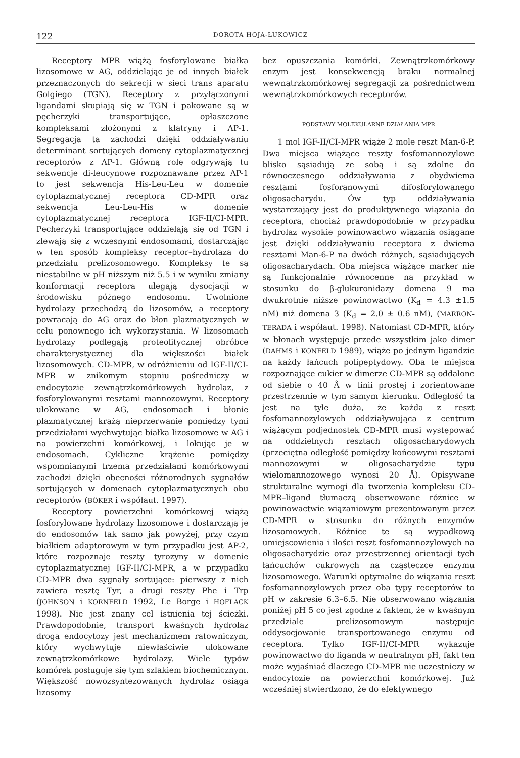122 DOROTA HOJA-ŁUKOWICZ
Receptory MPR wiążą fosforylowane białka lizosomowe w AG, oddzielając je od innych białek przeznaczonych do sekrecji w sieci trans aparatu Golgiego (TGN). Receptory z przyłączonymi ligandami skupiają się w TGN i pakowane są w pęcherzyki transportujące, opłaszczone kompleksami złożonymi z klatryny i AP-1. Segregacja ta zachodzi dzięki oddziaływaniu determinant sortujących domeny cytoplazmatycznej receptorów z AP-1. Główną rolę odgrywają tu sekwencje di-leucynowe rozpoznawane przez AP-1 to jest sekwencja His-Leu-Leu w domenie cytoplazmatycznej receptora CD-MPR oraz sekwencja Leu-Leu-His w domenie cytoplazmatycznej receptora IGF-II/CI-MPR. Pęcherzyki transportujące oddzielają się od TGN i zlewają się z wczesnymi endosomami, dostarczając w ten sposób kompleksy receptor–hydrolaza do przedziału prelizosomowego. Kompleksy te są niestabilne w pH niższym niż 5.5 i w wyniku zmiany konformacji receptora ulegają dysocjacji w środowisku późnego endosomu. Uwolnione hydrolazy przechodzą do lizosomów, a receptory powracają do AG oraz do błon plazmatycznych w celu ponownego ich wykorzystania. W lizosomach hydrolazy podlegają proteolitycznej obróbce charakterystycznej dla większości białek lizosomowych. CD-MPR, w odróżnieniu od IGF-II/CI-MPR w znikomym stopniu pośredniczy w endocytozie zewnątrzkomórkowych hydrolaz, z fosforylowanymi resztami mannozowymi. Receptory ulokowane w AG, endosomach i błonie plazmatycznej krążą nieprzerwanie pomiędzy tymi przedziałami wychwytując białka lizosomowe w AG i na powierzchni komórkowej, i lokując je w endosomach. Cykliczne krążenie pomiędzy wspomnianymi trzema przedziałami komórkowymi zachodzi dzięki obecności różnorodnych sygnałów sortujących w domenach cytoplazmatycznych obu receptorów (BÖKER i współaut. 1997).
Receptory powierzchni komórkowej wiążą fosforylowane hydrolazy lizosomowe i dostarczają je do endosomów tak samo jak powyżej, przy czym białkiem adaptorowym w tym przypadku jest AP-2, które rozpoznaje reszty tyrozyny w domenie cytoplazmatycznej IGF-II/CI-MPR, a w przypadku CD-MPR dwa sygnały sortujące: pierwszy z nich zawiera resztę Tyr, a drugi reszty Phe i Trp (JOHNSON i KORNFELD 1992, Le Borge i HOFLACK 1998). Nie jest znany cel istnienia tej ścieżki. Prawdopodobnie, transport kwaśnych hydrolaz drogą endocytozy jest mechanizmem ratowniczym, który wychwytuje niewłaściwie ulokowane zewnątrzkomórkowe hydrolazy. Wiele typów komórek posługuje się tym szlakiem biochemicznym. Większość nowozsyntezowanych hydrolaz osiąga lizosomy
bez opuszczania komórki. Zewnątrzkomórkowy enzym jest konsekwencją braku normalnej wewnątrzkomórkowej segregacji za pośrednictwem wewnątrzkomórkowych receptorów.
PODSTAWY MOLEKULARNE DZIAŁANIA MPR
1 mol IGF-II/CI-MPR wiąże 2 mole reszt Man-6-P. Dwa miejsca wiążące reszty fosfomannozylowe blisko sąsiadują ze sobą i są zdolne do równoczesnego oddziaływania z obydwiema resztami fosforanowymi difosforylowanego oligosacharydu. Ów typ oddziaływania wystarczający jest do produktywnego wiązania do receptora, chociaż prawdopodobnie w przypadku hydrolaz wysokie powinowactwo wiązania osiągane jest dzięki oddziaływaniu receptora z dwiema resztami Man-6-P na dwóch różnych, sąsiadujących oligosacharydach. Oba miejsca wiążące marker nie są funkcjonalnie równocenne na przykład w stosunku do β-glukuronidazy domena 9 ma dwukrotnie niższe powinowactwo (K<sub>d</sub> = 4.3 ±1.5 nM) niż domena 3 (K<sub>d</sub> = 2.0 ± 0.6 nM), (MARRON-TERADA i współaut. 1998). Natomiast CD-MPR, który w błonach występuje przede wszystkim jako dimer (DAHMS i KONFELD 1989), wiąże po jednym ligandzie na każdy łańcuch polipeptydowy. Oba te miejsca rozpoznające cukier w dimerze CD-MPR są oddalone od siebie o 40 Å w linii prostej i zorientowane przestrzennie w tym samym kierunku. Odległość ta jest na tyle duża, że każda z reszt fosfomannozylowych oddziaływująca z centrum wiążącym podjednostek CD-MPR musi występować na oddzielnych resztach oligosacharydowych (przeciętna odległość pomiędzy końcowymi resztami mannozowymi w oligosacharydzie typu wielomannozowego wynosi 20 Å). Opisywane strukturalne wymogi dla tworzenia kompleksu CD-MPR–ligand tłumaczą obserwowane różnice w powinowactwie wiązaniowym prezentowanym przez CD-MPR w stosunku do różnych enzymów lizosomowych. Różnice te są wypadkową umiejscowienia i ilości reszt fosfomannozylowych na oligosacharydzie oraz przestrzennej orientacji tych łańcuchów cukrowych na cząsteczce enzymu lizosomowego. Warunki optymalne do wiązania reszt fosfomannozylowych przez oba typy receptorów to pH w zakresie 6.3–6.5. Nie obserwowano wiązania poniżej pH 5 co jest zgodne z faktem, że w kwaśnym przedziale prelizosomowym następuje oddysocjowanie transportowanego enzymu od receptora. Tylko IGF-II/CI-MPR wykazuje powinowactwo do liganda w neutralnym pH, fakt ten może wyjaśniać dlaczego CD-MPR nie uczestniczy w endocytozie na powierzchni komórkowej. Już wcześniej stwierdzono, że do efektywnego